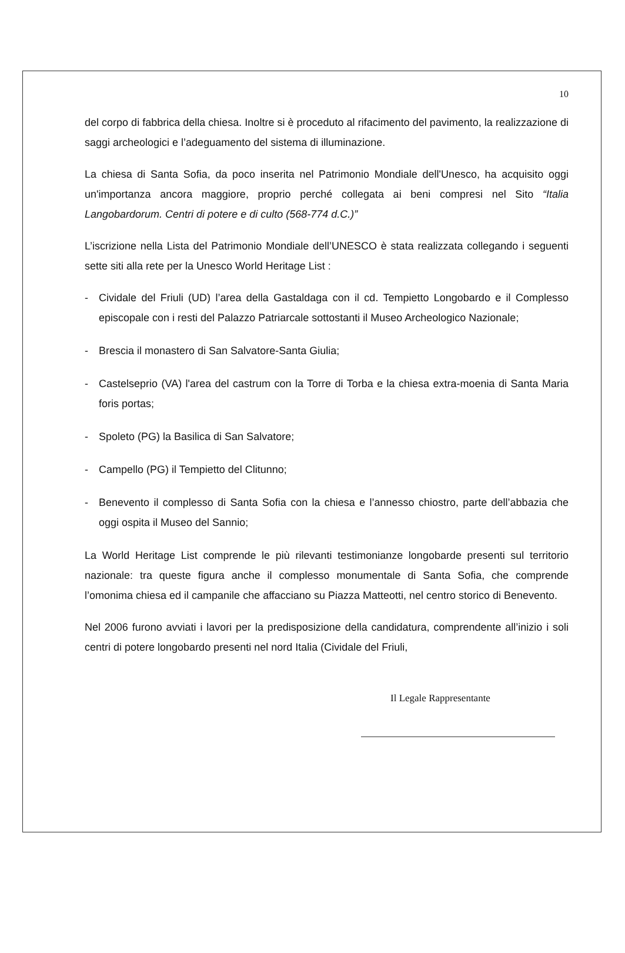10
del corpo di fabbrica della chiesa. Inoltre si è proceduto al rifacimento del pavimento, la realizzazione di saggi archeologici e l’adeguamento del sistema di illuminazione.
La chiesa di Santa Sofia, da poco inserita nel Patrimonio Mondiale dell'Unesco, ha acquisito oggi un'importanza ancora maggiore, proprio perché collegata ai beni compresi nel Sito “Italia Langobardorum. Centri di potere e di culto (568-774 d.C.)”
L’iscrizione nella Lista del Patrimonio Mondiale dell’UNESCO è stata realizzata collegando i seguenti sette siti alla rete per la Unesco World Heritage List :
- Cividale del Friuli (UD) l’area della Gastaldaga con il cd. Tempietto Longobardo e il Complesso episcopale con i resti del Palazzo Patriarcale sottostanti il Museo Archeologico Nazionale;
- Brescia il monastero di San Salvatore-Santa Giulia;
- Castelseprio (VA) l'area del castrum con la Torre di Torba e la chiesa extra-moenia di Santa Maria foris portas;
- Spoleto (PG) la Basilica di San Salvatore;
- Campello (PG) il Tempietto del Clitunno;
- Benevento il complesso di Santa Sofia con la chiesa e l’annesso chiostro, parte dell’abbazia che oggi ospita il Museo del Sannio;
La World Heritage List comprende le più rilevanti testimonianze longobarde presenti sul territorio nazionale: tra queste figura anche il complesso monumentale di Santa Sofia, che comprende l’omonima chiesa ed il campanile che affacciano su Piazza Matteotti, nel centro storico di Benevento.
Nel 2006 furono avviati i lavori per la predisposizione della candidatura, comprendente all’inizio i soli centri di potere longobardo presenti nel nord Italia (Cividale del Friuli,
Il Legale Rappresentante